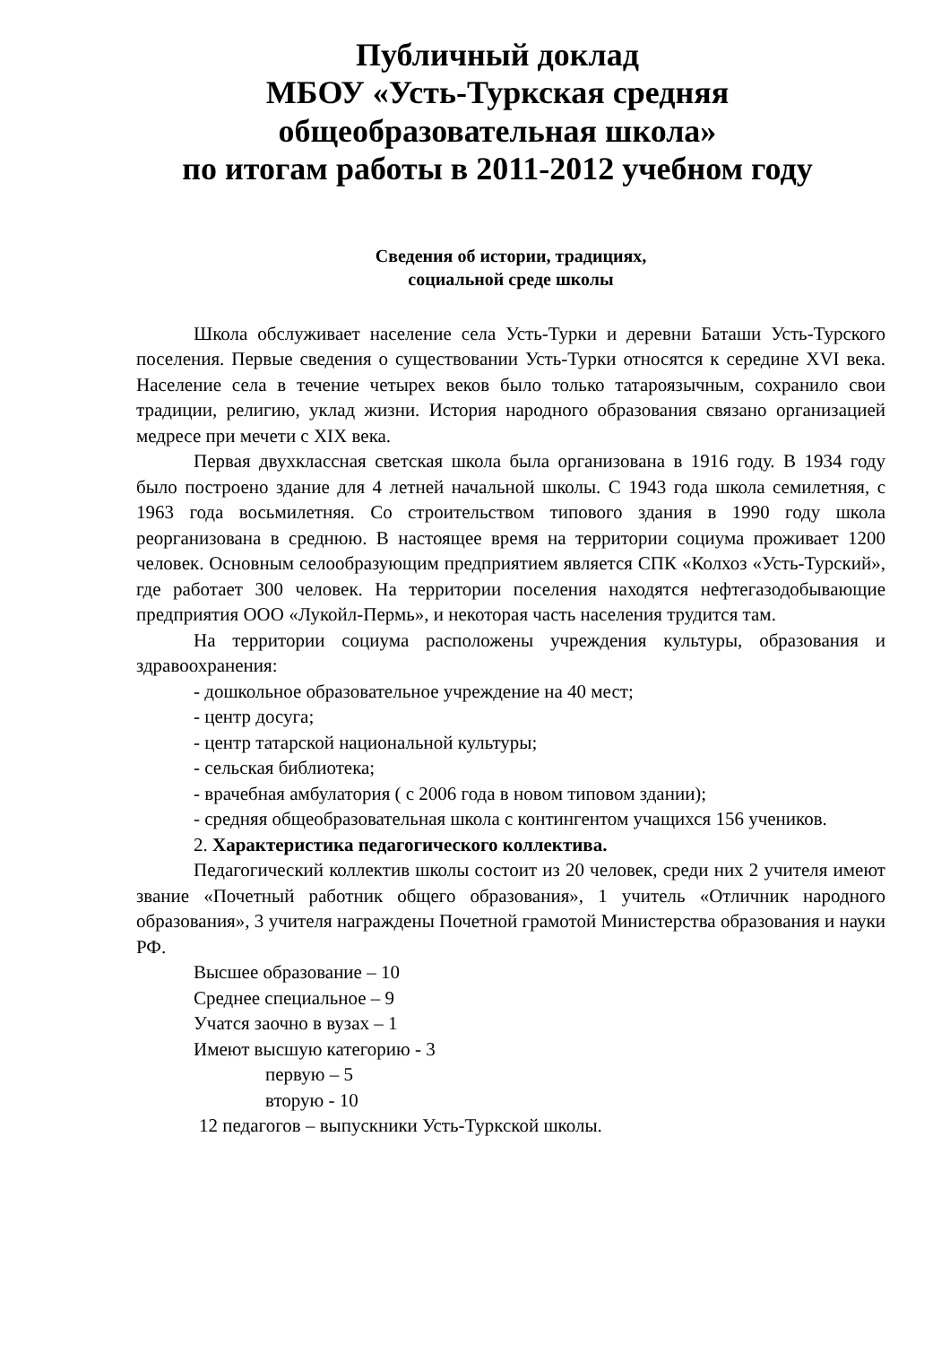Публичный доклад
МБОУ «Усть-Туркская средняя
общеобразовательная школа»
по итогам работы в 2011-2012 учебном году
Сведения об истории, традициях,
социальной среде школы
Школа обслуживает население села Усть-Турки и деревни Баташи Усть-Турского поселения. Первые сведения о существовании Усть-Турки относятся к середине XVI века. Население села в течение четырех веков было только татароязычным, сохранило свои традиции, религию, уклад жизни. История народного образования связано организацией медресе при мечети с XIX века.
Первая двухклассная светская школа была организована в 1916 году. В 1934 году было построено здание для 4 летней начальной школы. С 1943 года школа семилетняя, с 1963 года восьмилетняя. Со строительством типового здания в 1990 году школа реорганизована в среднюю. В настоящее время на территории социума проживает 1200 человек. Основным селообразующим предприятием является СПК «Колхоз «Усть-Турский», где работает 300 человек. На территории поселения находятся нефтегазодобывающие предприятия ООО «Лукойл-Пермь», и некоторая часть населения трудится там.
На территории социума расположены учреждения культуры, образования и здравоохранения:
- дошкольное образовательное учреждение на 40 мест;
- центр досуга;
- центр татарской национальной культуры;
- сельская библиотека;
- врачебная амбулатория ( с 2006 года в новом типовом здании);
- средняя общеобразовательная школа с контингентом учащихся 156 учеников.
2. Характеристика педагогического коллектива.
Педагогический коллектив школы состоит из 20 человек, среди них 2 учителя имеют звание «Почетный работник общего образования», 1 учитель «Отличник народного образования», 3 учителя награждены Почетной грамотой Министерства образования и науки РФ.
Высшее образование – 10
Среднее специальное – 9
Учатся заочно в вузах – 1
Имеют высшую категорию - 3
первую – 5
вторую - 10
12 педагогов – выпускники Усть-Туркской школы.